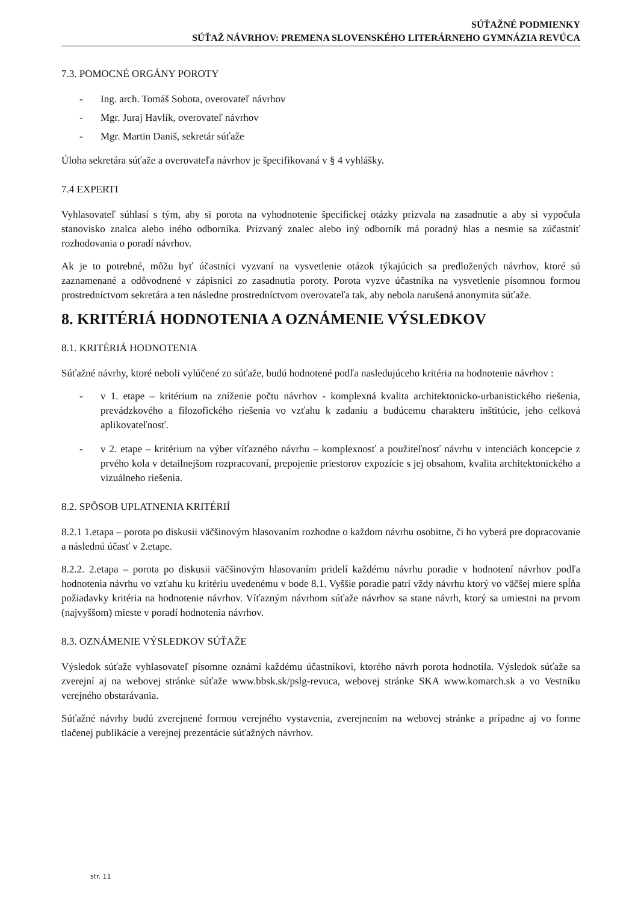SÚŤAŽNÉ PODMIENKY
SÚŤAŽ NÁVRHOV: PREMENA SLOVENSKÉHO LITERÁRNEHO GYMNÁZIA REVÚCA
7.3. POMOCNÉ ORGÁNY POROTY
- Ing. arch. Tomáš Sobota, overovateľ návrhov
- Mgr. Juraj Havlík, overovateľ návrhov
- Mgr. Martin Daniš, sekretár súťaže
Úloha sekretára súťaže a overovateľa návrhov je špecifikovaná v § 4 vyhlášky.
7.4 EXPERTI
Vyhlasovateľ súhlasí s tým, aby si porota na vyhodnotenie špecifickej otázky prizvala na zasadnutie a aby si vypočula stanovisko znalca alebo iného odborníka. Prizvaný znalec alebo iný odborník má poradný hlas a nesmie sa zúčastniť rozhodovania o poradí návrhov.
Ak je to potrebné, môžu byť účastníci vyzvaní na vysvetlenie otázok týkajúcich sa predložených návrhov, ktoré sú zaznamenané a odôvodnené v zápisnici zo zasadnutia poroty. Porota vyzve účastníka na vysvetlenie písomnou formou prostredníctvom sekretára a ten následne prostredníctvom overovateľa tak, aby nebola narušená anonymita súťaže.
8. KRITÉRIÁ HODNOTENIA A OZNÁMENIE VÝSLEDKOV
8.1. KRITÉRIÁ HODNOTENIA
Súťažné návrhy, ktoré neboli vylúčené zo súťaže, budú hodnotené podľa nasledujúceho kritéria na hodnotenie návrhov :
- v 1. etape – kritérium na zníženie počtu návrhov - komplexná kvalita architektonicko-urbanistického riešenia, prevádzkového a filozofického riešenia vo vzťahu k zadaniu a budúcemu charakteru inštitúcie, jeho celková aplikovateľnosť.
- v 2. etape – kritérium na výber víťazného návrhu – komplexnosť a použiteľnosť návrhu v intenciách koncepcie z prvého kola v detailnejšom rozpracovaní, prepojenie priestorov expozície s jej obsahom, kvalita architektonického a vizuálneho riešenia.
8.2. SPÔSOB UPLATNENIA KRITÉRIÍ
8.2.1 1.etapa – porota po diskusii väčšinovým hlasovaním rozhodne o každom návrhu osobitne, či ho vyberá pre dopracovanie a následnú účasť v 2.etape.
8.2.2. 2.etapa – porota po diskusii väčšinovým hlasovaním pridelí každému návrhu poradie v hodnotení návrhov podľa hodnotenia návrhu vo vzťahu ku kritériu uvedenému v bode 8.1. Vyššie poradie patrí vždy návrhu ktorý vo väčšej miere spĺňa požiadavky kritéria na hodnotenie návrhov. Víťazným návrhom súťaže návrhov sa stane návrh, ktorý sa umiestni na prvom (najvyššom) mieste v poradí hodnotenia návrhov.
8.3. OZNÁMENIE VÝSLEDKOV SÚŤAŽE
Výsledok súťaže vyhlasovateľ písomne oznámi každému účastníkovi, ktorého návrh porota hodnotila. Výsledok súťaže sa zverejní aj na webovej stránke súťaže www.bbsk.sk/pslg-revuca, webovej stránke SKA www.komarch.sk a vo Vestníku verejného obstarávania.
Súťažné návrhy budú zverejnené formou verejného vystavenia, zverejnením na webovej stránke a prípadne aj vo forme tlačenej publikácie a verejnej prezentácie súťažných návrhov.
str. 11